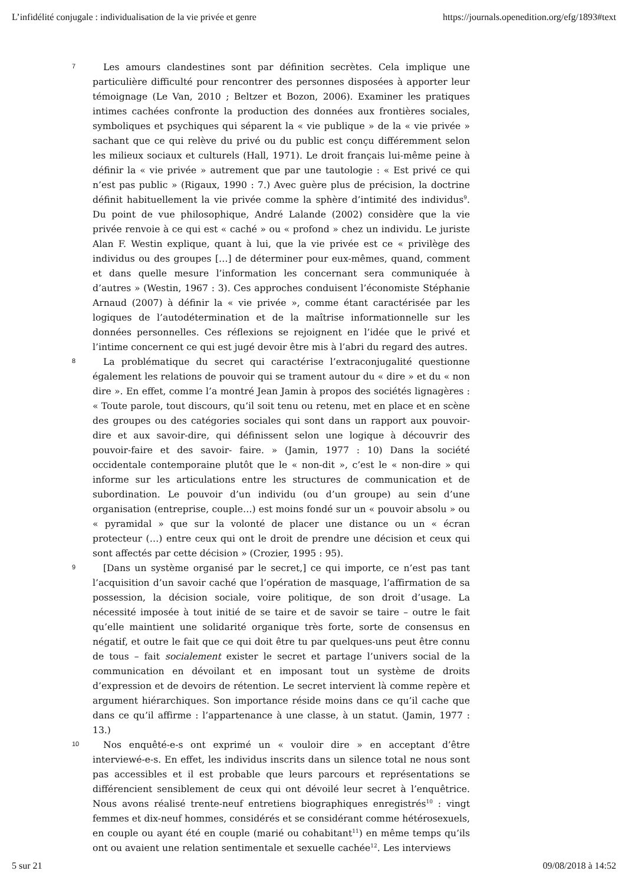L’infidélité conjugale : individualisation de la vie privée et genre https://journals.openedition.org/efg/1893#text
7
Les amours clandestines sont par définition secrètes. Cela implique une particulière difficulté pour rencontrer des personnes disposées à apporter leur témoignage (Le Van, 2010 ; Beltzer et Bozon, 2006). Examiner les pratiques intimes cachées confronte la production des données aux frontières sociales, symboliques et psychiques qui séparent la « vie publique » de la « vie privée » sachant que ce qui relève du privé ou du public est conçu différemment selon les milieux sociaux et culturels (Hall, 1971). Le droit français lui-même peine à définir la « vie privée » autrement que par une tautologie : « Est privé ce qui n’est pas public » (Rigaux, 1990 : 7.) Avec guère plus de précision, la doctrine définit habituellement la vie privée comme la sphère d’intimité des individus<sup>9</sup>. Du point de vue philosophique, André Lalande (2002) considère que la vie privée renvoie à ce qui est « caché » ou « profond » chez un individu. Le juriste Alan F. Westin explique, quant à lui, que la vie privée est ce « privilège des individus ou des groupes […] de déterminer pour eux-mêmes, quand, comment et dans quelle mesure l’information les concernant sera communiquée à d’autres » (Westin, 1967 : 3). Ces approches conduisent l’économiste Stéphanie Arnaud (2007) à définir la « vie privée », comme étant caractérisée par les logiques de l’autodétermination et de la maîtrise informationnelle sur les données personnelles. Ces réflexions se rejoignent en l’idée que le privé et l’intime concernent ce qui est jugé devoir être mis à l’abri du regard des autres.
8
La problématique du secret qui caractérise l’extraconjugalité questionne également les relations de pouvoir qui se trament autour du « dire » et du « non dire ». En effet, comme l’a montré Jean Jamin à propos des sociétés lignagères : « Toute parole, tout discours, qu’il soit tenu ou retenu, met en place et en scène des groupes ou des catégories sociales qui sont dans un rapport aux pouvoir-dire et aux savoir-dire, qui définissent selon une logique à découvrir des pouvoir-faire et des savoir- faire. » (Jamin, 1977 : 10) Dans la société occidentale contemporaine plutôt que le « non-dit », c’est le « non-dire » qui informe sur les articulations entre les structures de communication et de subordination. Le pouvoir d’un individu (ou d’un groupe) au sein d’une organisation (entreprise, couple…) est moins fondé sur un « pouvoir absolu » ou « pyramidal » que sur la volonté de placer une distance ou un « écran protecteur (…) entre ceux qui ont le droit de prendre une décision et ceux qui sont affectés par cette décision » (Crozier, 1995 : 95).
9
[Dans un système organisé par le secret,] ce qui importe, ce n’est pas tant l’acquisition d’un savoir caché que l’opération de masquage, l’affirmation de sa possession, la décision sociale, voire politique, de son droit d’usage. La nécessité imposée à tout initié de se taire et de savoir se taire – outre le fait qu’elle maintient une solidarité organique très forte, sorte de consensus en négatif, et outre le fait que ce qui doit être tu par quelques-uns peut être connu de tous – fait socialement exister le secret et partage l’univers social de la communication en dévoilant et en imposant tout un système de droits d’expression et de devoirs de rétention. Le secret intervient là comme repère et argument hiérarchiques. Son importance réside moins dans ce qu’il cache que dans ce qu’il affirme : l’appartenance à une classe, à un statut. (Jamin, 1977 : 13.)
10
Nos enquêté-e-s ont exprimé un « vouloir dire » en acceptant d’être interviewé-e-s. En effet, les individus inscrits dans un silence total ne nous sont pas accessibles et il est probable que leurs parcours et représentations se différencient sensiblement de ceux qui ont dévoilé leur secret à l’enquêtrice. Nous avons réalisé trente-neuf entretiens biographiques enregistrés<sup>10</sup> : vingt femmes et dix-neuf hommes, considérés et se considérant comme hétérosexuels, en couple ou ayant été en couple (marié ou cohabitant<sup>11</sup>) en même temps qu’ils ont ou avaient une relation sentimentale et sexuelle cachée<sup>12</sup>. Les interviews
5 sur 21 09/08/2018 à 14:52